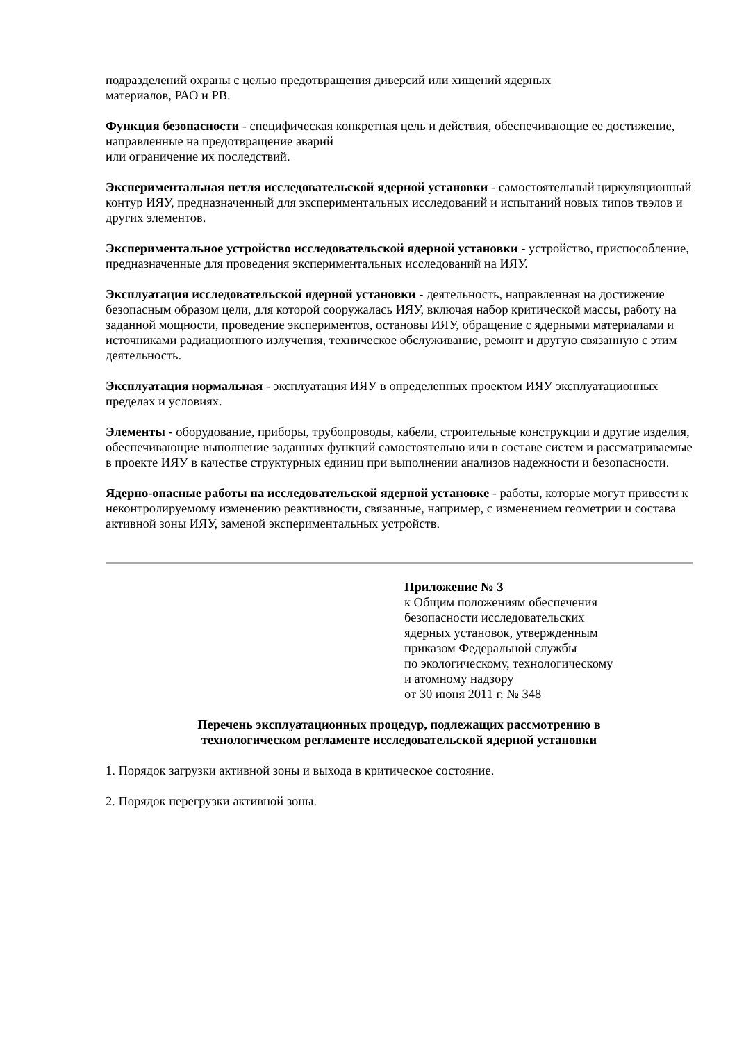подразделений охраны с целью предотвращения диверсий или хищений ядерных
материалов, РАО и РВ.
Функция безопасности - специфическая конкретная цель и действия, обеспечивающие ее достижение, направленные на предотвращение аварий
или ограничение их последствий.
Экспериментальная петля исследовательской ядерной установки - самостоятельный циркуляционный контур ИЯУ, предназначенный для экспериментальных исследований и испытаний новых типов твэлов и других элементов.
Экспериментальное устройство исследовательской ядерной установки - устройство, приспособление, предназначенные для проведения экспериментальных исследований на ИЯУ.
Эксплуатация исследовательской ядерной установки - деятельность, направленная на достижение безопасным образом цели, для которой сооружалась ИЯУ, включая набор критической массы, работу на заданной мощности, проведение экспериментов, остановы ИЯУ, обращение с ядерными материалами и источниками радиационного излучения, техническое обслуживание, ремонт и другую связанную с этим деятельность.
Эксплуатация нормальная - эксплуатация ИЯУ в определенных проектом ИЯУ эксплуатационных пределах и условиях.
Элементы - оборудование, приборы, трубопроводы, кабели, строительные конструкции и другие изделия, обеспечивающие выполнение заданных функций самостоятельно или в составе систем и рассматриваемые в проекте ИЯУ в качестве структурных единиц при выполнении анализов надежности и безопасности.
Ядерно-опасные работы на исследовательской ядерной установке - работы, которые могут привести к неконтролируемому изменению реактивности, связанные, например, с изменением геометрии и состава активной зоны ИЯУ, заменой экспериментальных устройств.
Приложение № 3
к Общим положениям обеспечения
безопасности исследовательских
ядерных установок, утвержденным
приказом Федеральной службы
по экологическому, технологическому
и атомному надзору
от 30 июня 2011 г. № 348
Перечень эксплуатационных процедур, подлежащих рассмотрению в
технологическом регламенте исследовательской ядерной установки
1. Порядок загрузки активной зоны и выхода в критическое состояние.
2. Порядок перегрузки активной зоны.